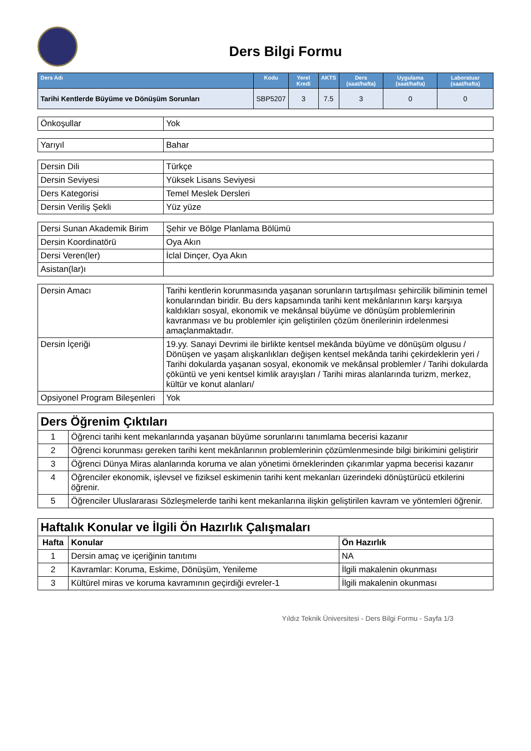Ders Bilgi Formu
| Ders Adı | Kodu | Yerel Kredi | AKTS | Ders (saat/hafta) | Uygulama (saat/hafta) | Laboratuar (saat/hafta) |
| --- | --- | --- | --- | --- | --- | --- |
| Tarihi Kentlerde Büyüme ve Dönüşüm Sorunları | SBP5207 | 3 | 7.5 | 3 | 0 | 0 |
| Önkoşullar | Yok |
| Yarıyıl | Bahar |
| Dersin Dili | Türkçe |
| Dersin Seviyesi | Yüksek Lisans Seviyesi |
| Ders Kategorisi | Temel Meslek Dersleri |
| Dersin Veriliş Şekli | Yüz yüze |
| Dersi Sunan Akademik Birim | Şehir ve Bölge Planlama Bölümü |
| Dersin Koordinatörü | Oya Akın |
| Dersi Veren(ler) | İclal Dinçer, Oya Akın |
| Asistan(lar)ı | |
| Dersin Amacı | Tarihi kentlerin korunmasında yaşanan sorunların tartışılması şehircilik biliminin temel konularından biridir. Bu ders kapsamında tarihi kent mekânlarının karşı karşıya kaldıkları sosyal, ekonomik ve mekânsal büyüme ve dönüşüm problemlerinin kavranması ve bu problemler için geliştirilen çözüm önerilerinin irdelenmesi amaçlanmaktadır. |
| Dersin İçeriği | 19.yy. Sanayi Devrimi ile birlikte kentsel mekânda büyüme ve dönüşüm olgusu / Dönüşen ve yaşam alışkanlıkları değişen kentsel mekânda tarihi çekirdeklerin yeri / Tarihi dokularda yaşanan sosyal, ekonomik ve mekânsal problemler / Tarihi dokularda çöküntü ve yeni kentsel kimlik arayışları / Tarihi miras alanlarında turizm, merkez, kültür ve konut alanları/ |
| Opsiyonel Program Bileşenleri | Yok |
| Ders Öğrenim Çıktıları | |
| 1 | Öğrenci tarihi kent mekanlarında yaşanan büyüme sorunlarını tanımlama becerisi kazanır |
| 2 | Öğrenci korunması gereken tarihi kent mekânlarının problemlerinin çözümlenmesinde bilgi birikimini geliştirir |
| 3 | Öğrenci Dünya Miras alanlarında koruma ve alan yönetimi örneklerinden çıkarımlar yapma becerisi kazanır |
| 4 | Öğrenciler ekonomik, işlevsel ve fiziksel eskimenin tarihi kent mekanları üzerindeki dönüştürücü etkilerini öğrenir. |
| 5 | Öğrenciler Uluslararası Sözleşmelerde tarihi kent mekanlarına ilişkin geliştirilen kavram ve yöntemleri öğrenir. |
| Haftalık Konular ve İlgili Ön Hazırlık Çalışmaları | | |
| Hafta | Konular | Ön Hazırlık |
| 1 | Dersin amaç ve içeriğinin tanıtımı | NA |
| 2 | Kavramlar: Koruma, Eskime, Dönüşüm, Yenileme | İlgili makalenin okunması |
| 3 | Kültürel miras ve koruma kavramının geçirdiği evreler-1 | İlgili makalenin okunması |
Yıldız Teknik Üniversitesi - Ders Bilgi Formu - Sayfa 1/3